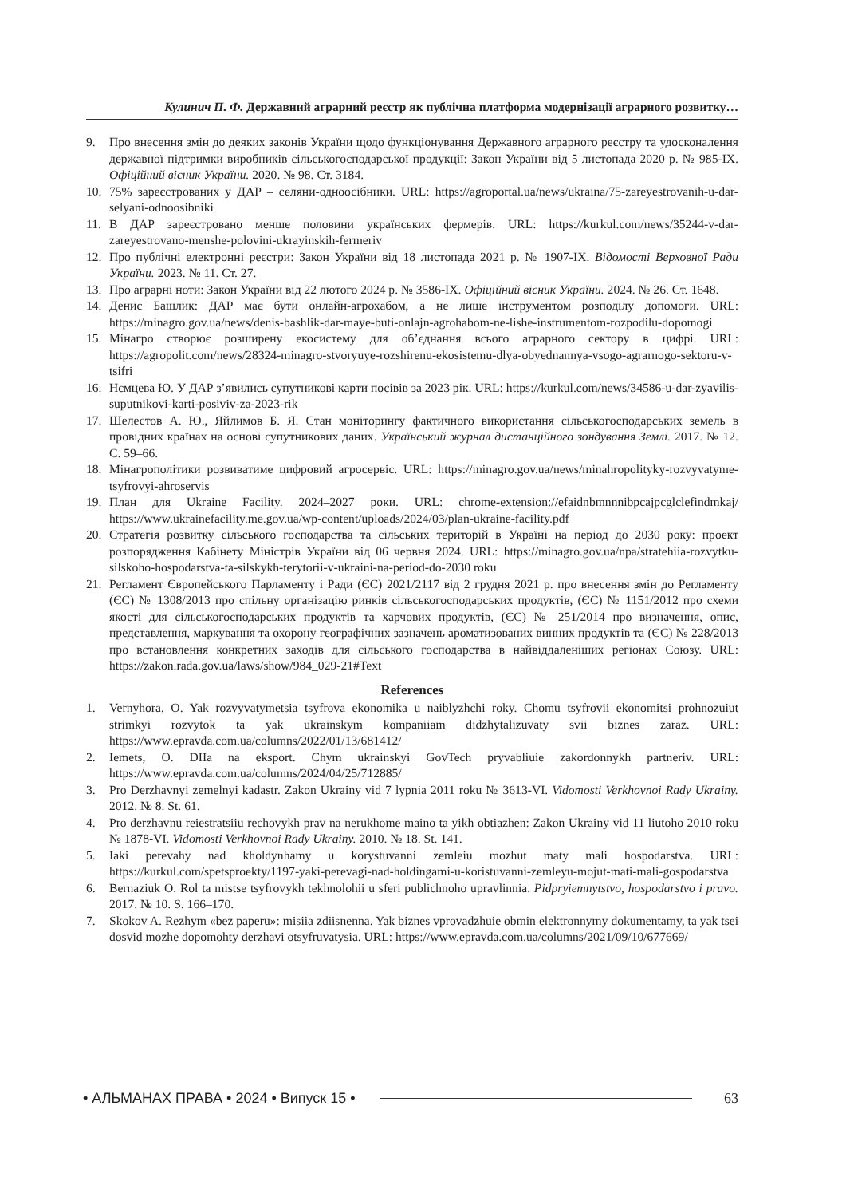Кулинич П. Ф. Державний аграрний реєстр як публічна платформа модернізації аграрного розвитку…
9. Про внесення змін до деяких законів України щодо функціонування Державного аграрного реєстру та удосконалення державної підтримки виробників сільськогосподарської продукції: Закон України від 5 листопада 2020 р. № 985-ІХ. Офіційний вісник України. 2020. № 98. Ст. 3184.
10. 75% зареєстрованих у ДАР – селяни-одноосібники. URL: https://agroportal.ua/news/ukraina/75-zareyestrovanih-u-dar-selyani-odnoosibniki
11. В ДАР зареєстровано менше половини українських фермерів. URL: https://kurkul.com/news/35244-v-dar-zareyestrovano-menshe-polovini-ukrayinskih-fermeriv
12. Про публічні електронні реєстри: Закон України від 18 листопада 2021 р. № 1907-IX. Відомості Верховної Ради України. 2023. № 11. Ст. 27.
13. Про аграрні ноти: Закон України від 22 лютого 2024 р. № 3586-IX. Офіційний вісник України. 2024. № 26. Ст. 1648.
14. Денис Башлик: ДАР має бути онлайн-агрохабом, а не лише інструментом розподілу допомоги. URL: https://minagro.gov.ua/news/denis-bashlik-dar-maye-buti-onlajn-agrohabom-ne-lishe-instrumentom-rozpodilu-dopomogi
15. Мінагро створює розширену екосистему для об’єднання всього аграрного сектору в цифрі. URL: https://agropolit.com/news/28324-minagro-stvoryuye-rozshirenu-ekosistemu-dlya-obyednannya-vsogo-agrarnogo-sektoru-v-tsifri
16. Нємцева Ю. У ДАР з’явились супутникові карти посівів за 2023 рік. URL: https://kurkul.com/news/34586-u-dar-zyavilis-suputnikovi-karti-posiviv-za-2023-rik
17. Шелестов А. Ю., Яйлимов Б. Я. Стан моніторингу фактичного використання сільськогосподарських земель в провідних країнах на основі супутникових даних. Український журнал дистанційного зондування Землі. 2017. № 12. С. 59–66.
18. Мінагрополітики розвиватиме цифровий агросервіс. URL: https://minagro.gov.ua/news/minahropolityky-rozvyvatyme-tsyfrovyi-ahroservis
19. План для Ukraine Facility. 2024–2027 роки. URL: chrome-extension://efaidnbmnnnibpcajpcglclefindmkaj/ https://www.ukrainefacility.me.gov.ua/wp-content/uploads/2024/03/plan-ukraine-facility.pdf
20. Стратегія розвитку сільського господарства та сільських територій в Україні на період до 2030 року: проект розпорядження Кабінету Міністрів України від 06 червня 2024. URL: https://minagro.gov.ua/npa/stratehiia-rozvytku-silskoho-hospodarstva-ta-silskykh-terytorii-v-ukraini-na-period-do-2030 roku
21. Регламент Європейського Парламенту і Ради (ЄС) 2021/2117 від 2 грудня 2021 р. про внесення змін до Регламенту (ЄС) № 1308/2013 про спільну організацію ринків сільськогосподарських продуктів, (ЄС) № 1151/2012 про схеми якості для сільськогосподарських продуктів та харчових продуктів, (ЄС) № 251/2014 про визначення, опис, представлення, маркування та охорону географічних зазначень ароматизованих винних продуктів та (ЄС) № 228/2013 про встановлення конкретних заходів для сільського господарства в найвіддаленіших регіонах Союзу. URL: https://zakon.rada.gov.ua/laws/show/984_029-21#Text
References
1. Vernyhora, O. Yak rozvyvatymetsia tsyfrova ekonomika u naiblyzhchi roky. Chomu tsyfrovii ekonomitsi prohnozuiut strimkyi rozvytok ta yak ukrainskym kompaniiam didzhytalizuvaty svii biznes zaraz. URL: https://www.epravda.com.ua/columns/2022/01/13/681412/
2. Iemets, O. DIIa na eksport. Chym ukrainskyi GovTech pryvabliuie zakordonnykh partneriv. URL: https://www.epravda.com.ua/columns/2024/04/25/712885/
3. Pro Derzhavnyi zemelnyi kadastr. Zakon Ukrainy vid 7 lypnia 2011 roku № 3613-VI. Vidomosti Verkhovnoi Rady Ukrainy. 2012. № 8. St. 61.
4. Pro derzhavnu reiestratsiiu rechovykh prav na nerukhome maino ta yikh obtiazhen: Zakon Ukrainy vid 11 liutoho 2010 roku № 1878-VI. Vidomosti Verkhovnoi Rady Ukrainy. 2010. № 18. St. 141.
5. Iaki perevahy nad kholdynhamy u korystuvanni zemleiu mozhut maty mali hospodarstva. URL: https://kurkul.com/spetsproekty/1197-yaki-perevagi-nad-holdingami-u-koristuvanni-zemleyu-mojut-mati-mali-gospodarstva
6. Bernaziuk O. Rol ta mistse tsyfrovykh tekhnolohii u sferi publichnoho upravlinnia. Pidpryiemnytstvo, hospodarstvo i pravo. 2017. № 10. S. 166–170.
7. Skokov A. Rezhym «bez paperu»: misiia zdiisnenna. Yak biznes vprovadzhuie obmin elektronnymy dokumentamy, ta yak tsei dosvid mozhe dopomohty derzhavi otsyfruvatysia. URL: https://www.epravda.com.ua/columns/2021/09/10/677669/
• АЛЬМАНАХ ПРАВА • 2024 • Випуск 15 • 63